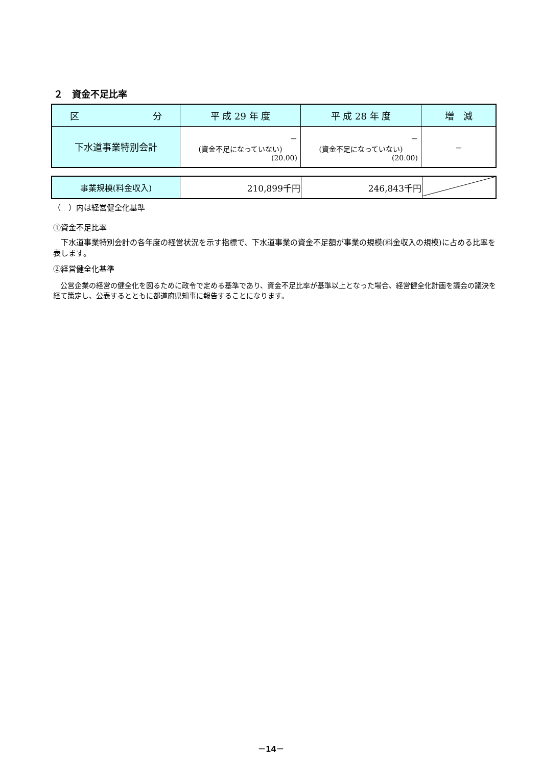２　資金不足比率
| 区 分 | 平 成 29 年 度 | 平 成 28 年 度 | 増 減 |
| --- | --- | --- | --- |
| 下水道事業特別会計 | － (資金不足になっていない) (20.00) | － (資金不足になっていない) (20.00) | － |
| 事業規模(料金収入) | 210,899千円 | 246,843千円 | |
（　）内は経営健全化基準
①資金不足比率
　下水道事業特別会計の各年度の経営状況を示す指標で、下水道事業の資金不足額が事業の規模(料金収入の規模)に占める比率を表します。
②経営健全化基準
　公営企業の経営の健全化を図るために政令で定める基準であり、資金不足比率が基準以上となった場合、経営健全化計画を議会の議決を経て策定し、公表するとともに都道府県知事に報告することになります。
－14－